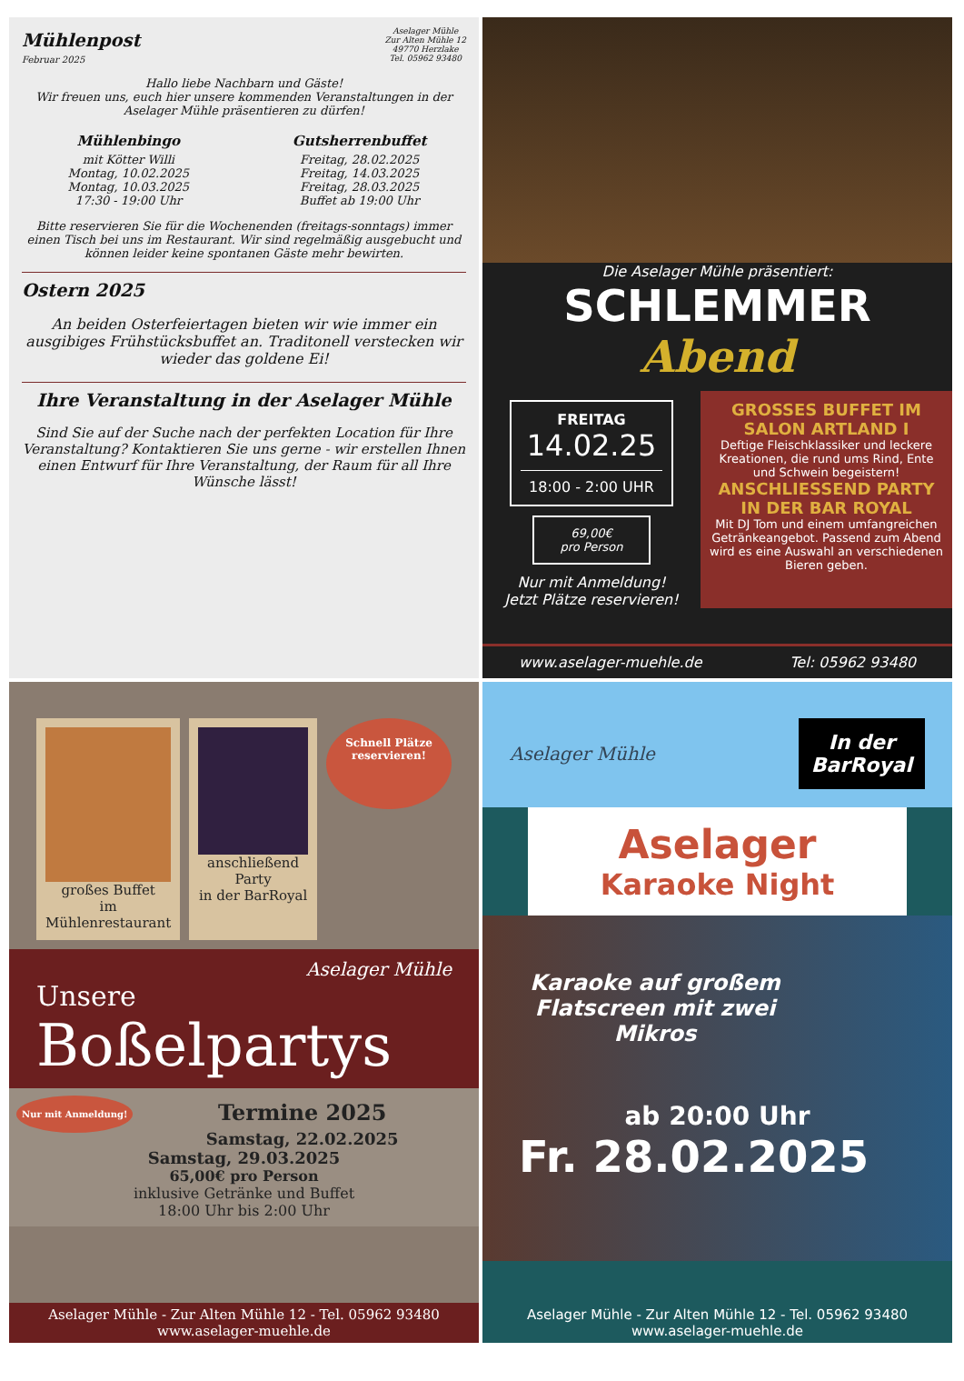Mühlenpost
Februar 2025
Aselager Mühle
Zur Alten Mühle 12
49770 Herzlake
Tel. 05962 93480
Hallo liebe Nachbarn und Gäste!
Wir freuen uns, euch hier unsere kommenden Veranstaltungen in der Aselager Mühle präsentieren zu dürfen!
Mühlenbingo
mit Kötter Willi
Montag, 10.02.2025
Montag, 10.03.2025
17:30 - 19:00 Uhr
Gutsherrenbuffet
Freitag, 28.02.2025
Freitag, 14.03.2025
Freitag, 28.03.2025
Buffet ab 19:00 Uhr
Bitte reservieren Sie für die Wochenenden (freitags-sonntags) immer einen Tisch bei uns im Restaurant. Wir sind regelmäßig ausgebucht und können leider keine spontanen Gäste mehr bewirten.
Ostern 2025
An beiden Osterfeiertagen bieten wir wie immer ein ausgibiges Frühstücksbuffet an. Traditonell verstecken wir wieder das goldene Ei!
Ihre Veranstaltung in der Aselager Mühle
Sind Sie auf der Suche nach der perfekten Location für Ihre Veranstaltung? Kontaktieren Sie uns gerne - wir erstellen Ihnen einen Entwurf für Ihre Veranstaltung, der Raum für all Ihre Wünsche lässt!
Die Aselager Mühle präsentiert:
SCHLEMMER Abend
FREITAG
14.02.25
18:00 - 2:00 UHR
69,00€
pro Person
Nur mit Anmeldung!
Jetzt Plätze reservieren!
GROSSES BUFFET IM SALON ARTLAND I
Deftige Fleischklassiker und leckere Kreationen, die rund ums Rind, Ente und Schwein begeistern!
ANSCHLIESSEND PARTY IN DER BAR ROYAL
Mit DJ Tom und einem umfangreichen Getränkeangebot. Passend zum Abend wird es eine Auswahl an verschiedenen Bieren geben.
www.aselager-muehle.de Tel: 05962 93480
großes Buffet
im Mühlenrestaurant
anschließend Party
in der BarRoyal
Schnell Plätze reservieren!
Aselager Mühle
Unsere
Boßelpartys
Nur mit Anmeldung!
Termine 2025
Samstag, 22.02.2025
Samstag, 29.03.2025
65,00€ pro Person
inklusive Getränke und Buffet
18:00 Uhr bis 2:00 Uhr
Aselager Mühle - Zur Alten Mühle 12 - Tel. 05962 93480
www.aselager-muehle.de
Aselager Mühle In der
BarRoyal
Aselager
Karaoke Night
Karaoke auf großem Flatscreen mit zwei Mikros
ab 20:00 Uhr
Fr. 28.02.2025
Aselager Mühle - Zur Alten Mühle 12 - Tel. 05962 93480
www.aselager-muehle.de